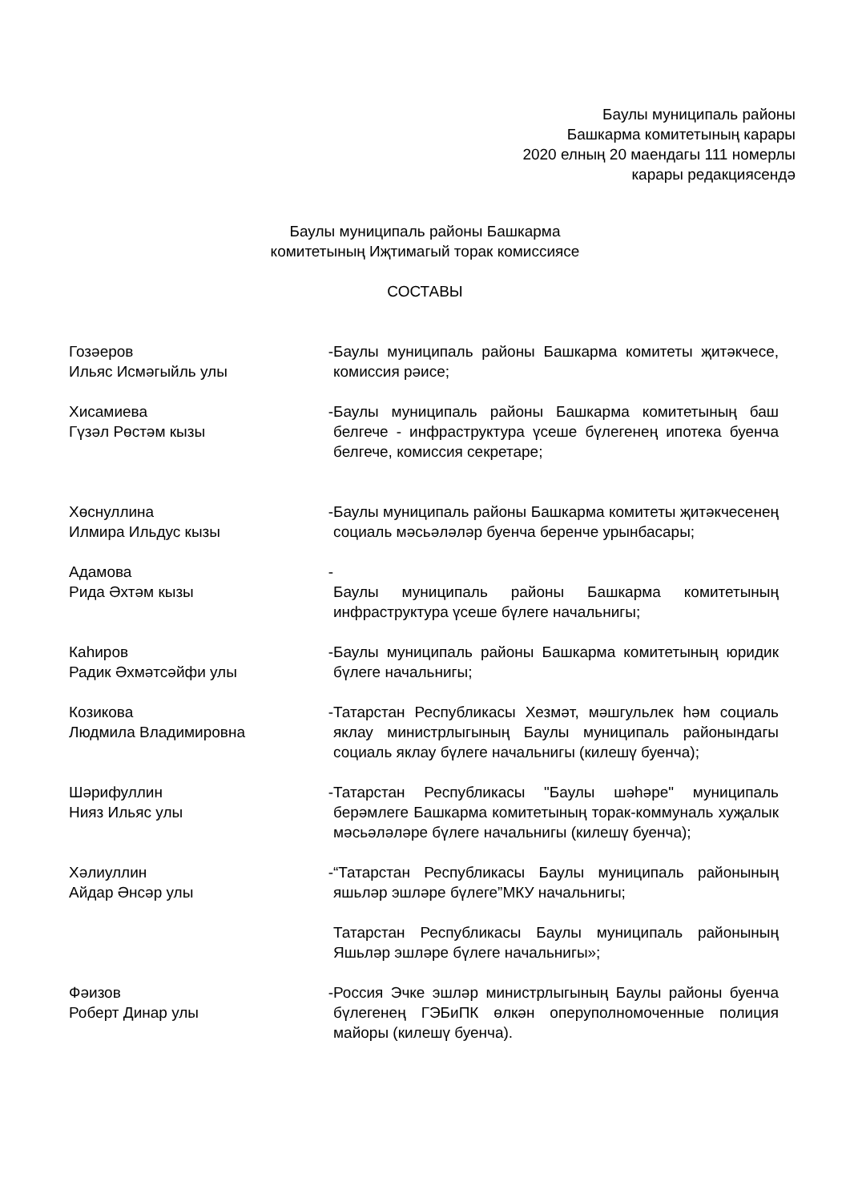Баулы муниципаль районы
Башкарма комитетының карары
2020 елның 20 маендагы 111 номерлы
карары редакциясендә
Баулы муниципаль районы Башкарма
комитетының Иҗтимагый торак комиссиясе
СОСТАВЫ
Гозәеров
Ильяс Исмәгыйль улы
-
Баулы муниципаль районы Башкарма комитеты җитәкчесе, комиссия рәисе;
Хисамиева
Гүзәл Рөстәм кызы
-
Баулы муниципаль районы Башкарма комитетының баш белгече - инфраструктура үсеше бүлегенең ипотека буенча белгече, комиссия секретаре;
Хөснуллина
Илмира Ильдус кызы
-
Баулы муниципаль районы Башкарма комитеты җитәкчесенең социаль мәсьәләләр буенча беренче урынбасары;
Адамова
Рида Әхтәм кызы
-
Баулы муниципаль районы Башкарма комитетының инфраструктура үсеше бүлеге начальнигы;
Каһиров
Радик Әхмәтсәйфи улы
-
Баулы муниципаль районы Башкарма комитетының юридик бүлеге начальнигы;
Козикова
Людмила Владимировна
-
Татарстан Республикасы Хезмәт, мәшгульлек һәм социаль яклау министрлыгының Баулы муниципаль районындагы социаль яклау бүлеге начальнигы (килешү буенча);
Шәрифуллин
Нияз Ильяс улы
-
Татарстан Республикасы "Баулы шәһәре" муниципаль берәмлеге Башкарма комитетының торак-коммуналь хуҗалык мәсьәләләре бүлеге начальнигы (килешү буенча);
Хәлиуллин
Айдар Әнсәр улы
-
“Татарстан Республикасы Баулы муниципаль районының яшьләр эшләре бүлеге”МКУ начальнигы;
Татарстан Республикасы Баулы муниципаль районының Яшьләр эшләре бүлеге начальнигы»;
Фәизов
Роберт Динар улы
-
Россия Эчке эшләр министрлыгының Баулы районы буенча бүлегенең ГЭБиПК өлкән оперуполномоченные полиция майоры (килешү буенча).